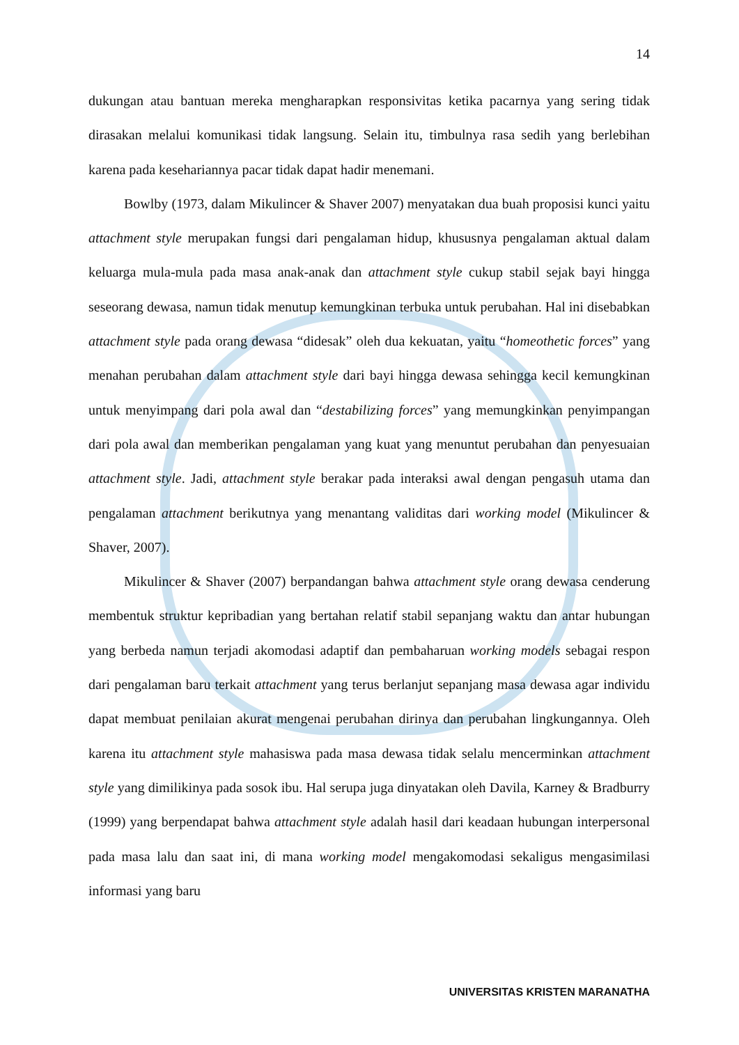14
dukungan atau bantuan mereka mengharapkan responsivitas ketika pacarnya yang sering tidak dirasakan melalui komunikasi tidak langsung. Selain itu, timbulnya rasa sedih yang berlebihan karena pada kesehariannya pacar tidak dapat hadir menemani.
Bowlby (1973, dalam Mikulincer & Shaver 2007) menyatakan dua buah proposisi kunci yaitu attachment style merupakan fungsi dari pengalaman hidup, khususnya pengalaman aktual dalam keluarga mula-mula pada masa anak-anak dan attachment style cukup stabil sejak bayi hingga seseorang dewasa, namun tidak menutup kemungkinan terbuka untuk perubahan. Hal ini disebabkan attachment style pada orang dewasa “didesak” oleh dua kekuatan, yaitu “homeothetic forces” yang menahan perubahan dalam attachment style dari bayi hingga dewasa sehingga kecil kemungkinan untuk menyimpang dari pola awal dan “destabilizing forces” yang memungkinkan penyimpangan dari pola awal dan memberikan pengalaman yang kuat yang menuntut perubahan dan penyesuaian attachment style. Jadi, attachment style berakar pada interaksi awal dengan pengasuh utama dan pengalaman attachment berikutnya yang menantang validitas dari working model (Mikulincer & Shaver, 2007).
Mikulincer & Shaver (2007) berpandangan bahwa attachment style orang dewasa cenderung membentuk struktur kepribadian yang bertahan relatif stabil sepanjang waktu dan antar hubungan yang berbeda namun terjadi akomodasi adaptif dan pembaharuan working models sebagai respon dari pengalaman baru terkait attachment yang terus berlanjut sepanjang masa dewasa agar individu dapat membuat penilaian akurat mengenai perubahan dirinya dan perubahan lingkungannya. Oleh karena itu attachment style mahasiswa pada masa dewasa tidak selalu mencerminkan attachment style yang dimilikinya pada sosok ibu. Hal serupa juga dinyatakan oleh Davila, Karney & Bradburry (1999) yang berpendapat bahwa attachment style adalah hasil dari keadaan hubungan interpersonal pada masa lalu dan saat ini, di mana working model mengakomodasi sekaligus mengasimilasi informasi yang baru
UNIVERSITAS KRISTEN MARANATHA